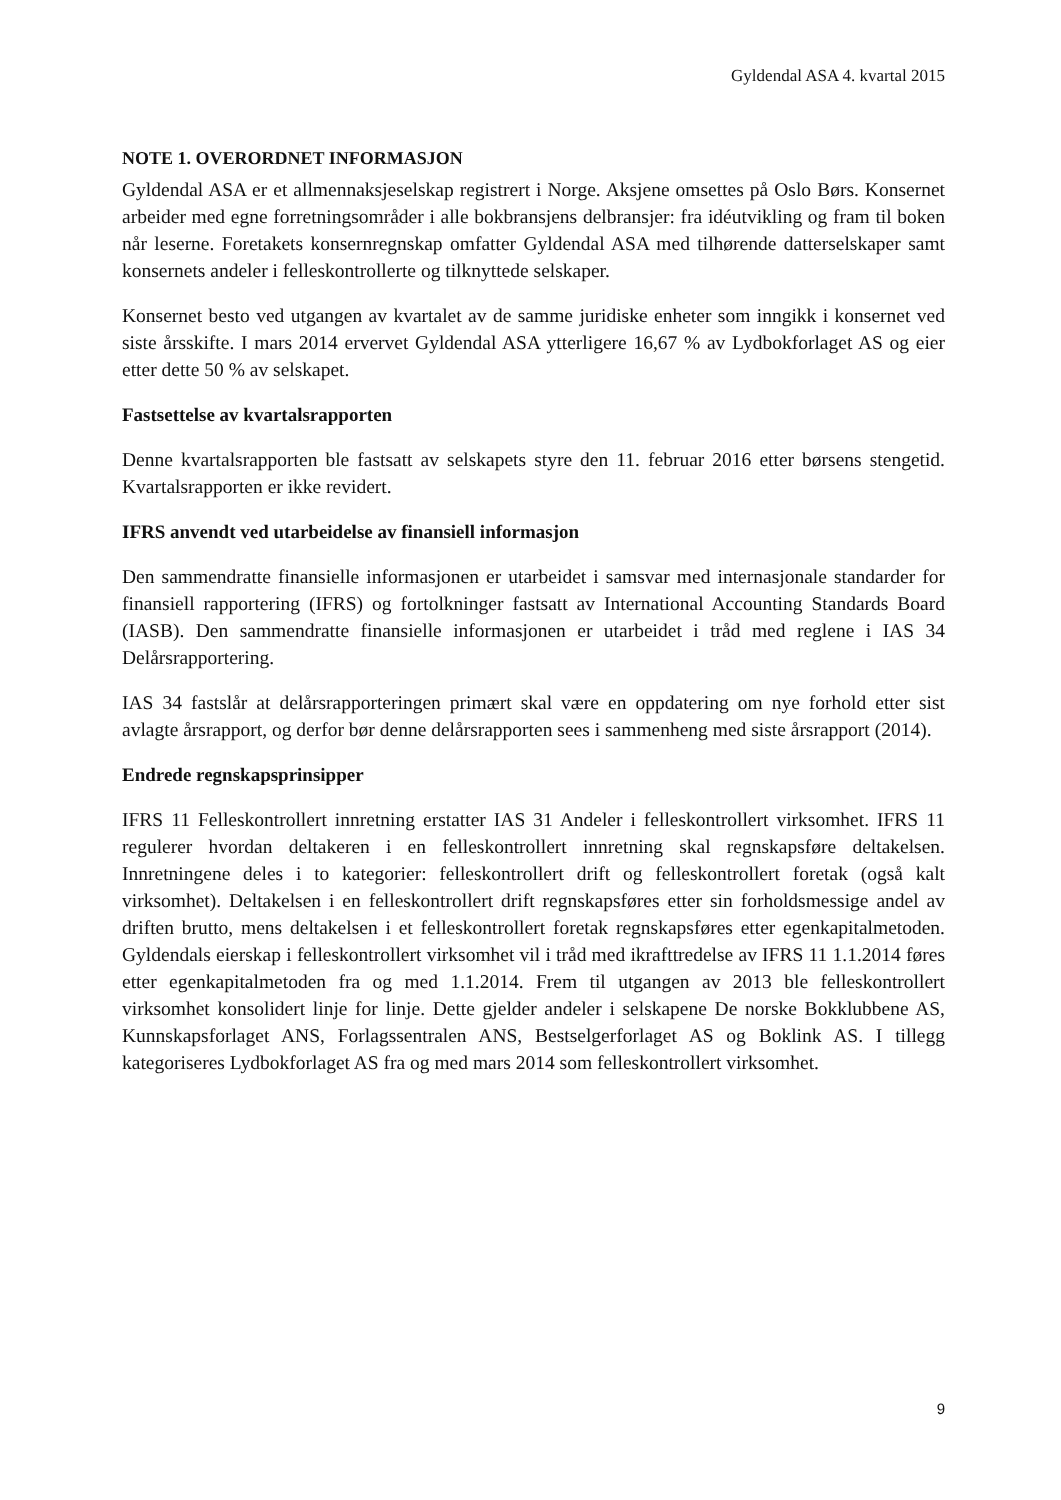Gyldendal ASA 4. kvartal 2015
NOTE 1. OVERORDNET INFORMASJON
Gyldendal ASA er et allmennaksjeselskap registrert i Norge. Aksjene omsettes på Oslo Børs. Konsernet arbeider med egne forretningsområder i alle bokbransjens delbransjer: fra idéutvikling og fram til boken når leserne. Foretakets konsernregnskap omfatter Gyldendal ASA med tilhørende datterselskaper samt konsernets andeler i felleskontrollerte og tilknyttede selskaper.
Konsernet besto ved utgangen av kvartalet av de samme juridiske enheter som inngikk i konsernet ved siste årsskifte. I mars 2014 ervervet Gyldendal ASA ytterligere 16,67 % av Lydbokforlaget AS og eier etter dette 50 % av selskapet.
Fastsettelse av kvartalsrapporten
Denne kvartalsrapporten ble fastsatt av selskapets styre den 11. februar 2016 etter børsens stengetid. Kvartalsrapporten er ikke revidert.
IFRS anvendt ved utarbeidelse av finansiell informasjon
Den sammendratte finansielle informasjonen er utarbeidet i samsvar med internasjonale standarder for finansiell rapportering (IFRS) og fortolkninger fastsatt av International Accounting Standards Board (IASB). Den sammendratte finansielle informasjonen er utarbeidet i tråd med reglene i IAS 34 Delårsrapportering.
IAS 34 fastslår at delårsrapporteringen primært skal være en oppdatering om nye forhold etter sist avlagte årsrapport, og derfor bør denne delårsrapporten sees i sammenheng med siste årsrapport (2014).
Endrede regnskapsprinsipper
IFRS 11 Felleskontrollert innretning erstatter IAS 31 Andeler i felleskontrollert virksomhet. IFRS 11 regulerer hvordan deltakeren i en felleskontrollert innretning skal regnskapsføre deltakelsen. Innretningene deles i to kategorier: felleskontrollert drift og felleskontrollert foretak (også kalt virksomhet). Deltakelsen i en felleskontrollert drift regnskapsføres etter sin forholdsmessige andel av driften brutto, mens deltakelsen i et felleskontrollert foretak regnskapsføres etter egenkapitalmetoden. Gyldendals eierskap i felleskontrollert virksomhet vil i tråd med ikrafttredelse av IFRS 11 1.1.2014 føres etter egenkapitalmetoden fra og med 1.1.2014. Frem til utgangen av 2013 ble felleskontrollert virksomhet konsolidert linje for linje. Dette gjelder andeler i selskapene De norske Bokklubbene AS, Kunnskapsforlaget ANS, Forlagssentralen ANS, Bestselgerforlaget AS og Boklink AS. I tillegg kategoriseres Lydbokforlaget AS fra og med mars 2014 som felleskontrollert virksomhet.
9